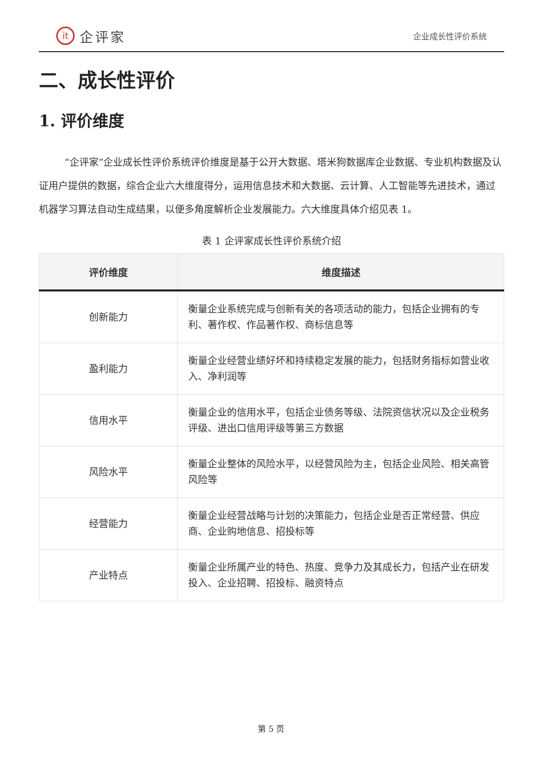it 企评家
企业成长性评价系统
二、成长性评价
1. 评价维度
“企评家”企业成长性评价系统评价维度是基于公开大数据、塔米狗数据库企业数据、专业机构数据及认证用户提供的数据，综合企业六大维度得分，运用信息技术和大数据、云计算、人工智能等先进技术，通过机器学习算法自动生成结果，以便多角度解析企业发展能力。六大维度具体介绍见表 1。
表 1 企评家成长性评价系统介绍
| 评价维度 | 维度描述 |
| --- | --- |
| 创新能力 | 衡量企业系统完成与创新有关的各项活动的能力，包括企业拥有的专利、著作权、作品著作权、商标信息等 |
| 盈利能力 | 衡量企业经营业绩好坏和持续稳定发展的能力，包括财务指标如营业收入、净利润等 |
| 信用水平 | 衡量企业的信用水平，包括企业债务等级、法院资信状况以及企业税务评级、进出口信用评级等第三方数据 |
| 风险水平 | 衡量企业整体的风险水平，以经营风险为主，包括企业风险、相关高管风险等 |
| 经营能力 | 衡量企业经营战略与计划的决策能力，包括企业是否正常经营、供应商、企业购地信息、招投标等 |
| 产业特点 | 衡量企业所属产业的特色、热度、竞争力及其成长力，包括产业在研发投入、企业招聘、招投标、融资特点 |
第 5 页